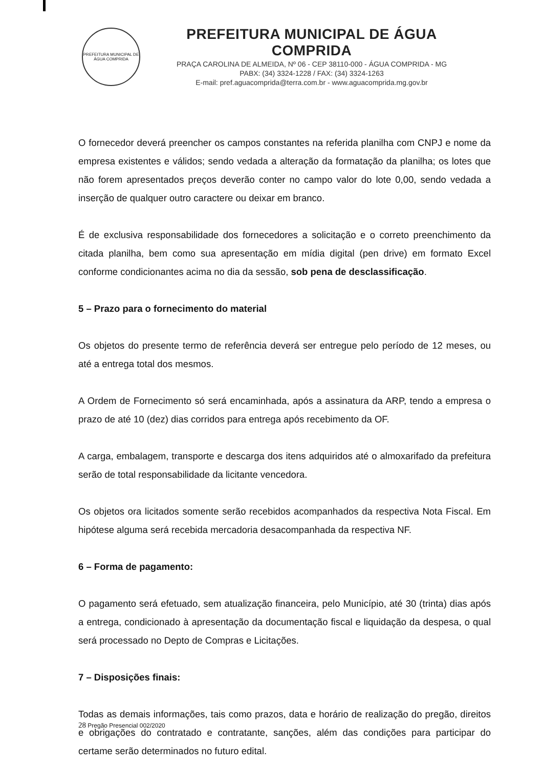PREFEITURA MUNICIPAL DE ÁGUA COMPRIDA
PREFEITURA MUNICIPAL DE ÁGUA COMPRIDA
PRAÇA CAROLINA DE ALMEIDA, Nº 06 - CEP 38110-000 - ÁGUA COMPRIDA - MG
PABX: (34) 3324-1228 / FAX: (34) 3324-1263
E-mail: pref.aguacomprida@terra.com.br - www.aguacomprida.mg.gov.br
O fornecedor deverá preencher os campos constantes na referida planilha com CNPJ e nome da empresa existentes e válidos; sendo vedada a alteração da formatação da planilha; os lotes que não forem apresentados preços deverão conter no campo valor do lote 0,00, sendo vedada a inserção de qualquer outro caractere ou deixar em branco.
É de exclusiva responsabilidade dos fornecedores a solicitação e o correto preenchimento da citada planilha, bem como sua apresentação em mídia digital (pen drive) em formato Excel conforme condicionantes acima no dia da sessão, sob pena de desclassificação.
5 – Prazo para o fornecimento do material
Os objetos do presente termo de referência deverá ser entregue pelo período de 12 meses, ou até a entrega total dos mesmos.
A Ordem de Fornecimento só será encaminhada, após a assinatura da ARP, tendo a empresa o prazo de até 10 (dez) dias corridos para entrega após recebimento da OF.
A carga, embalagem, transporte e descarga dos itens adquiridos até o almoxarifado da prefeitura serão de total responsabilidade da licitante vencedora.
Os objetos ora licitados somente serão recebidos acompanhados da respectiva Nota Fiscal. Em hipótese alguma será recebida mercadoria desacompanhada da respectiva NF.
6 – Forma de pagamento:
O pagamento será efetuado, sem atualização financeira, pelo Município, até 30 (trinta) dias após a entrega, condicionado à apresentação da documentação fiscal e liquidação da despesa, o qual será processado no Depto de Compras e Licitações.
7 – Disposições finais:
Todas as demais informações, tais como prazos, data e horário de realização do pregão, direitos e obrigações do contratado e contratante, sanções, além das condições para participar do certame serão determinados no futuro edital.
28 Pregão Presencial 002/2020